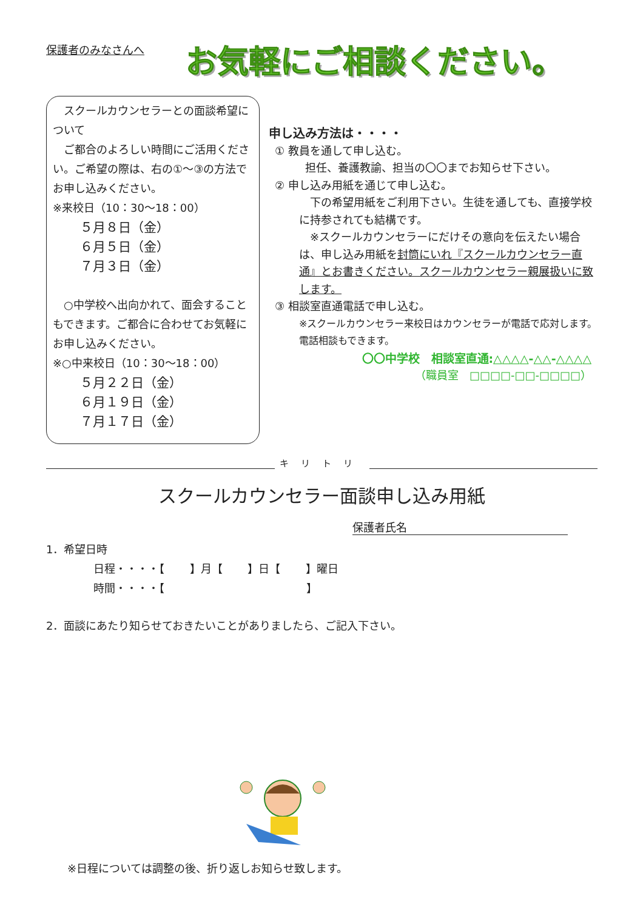保護者のみなさんへ
お気軽にご相談ください。
　スクールカウンセラーとの面談希望について
　ご都合のよろしい時間にご活用ください。ご希望の際は、右の①～③の方法でお申し込みください。
※来校日（10：30～18：00）
５月８日（金）
６月５日（金）
７月３日（金）
　○中学校へ出向かれて、面会することもできます。ご都合に合わせてお気軽にお申し込みください。
※○中来校日（10：30～18：00）
５月２２日（金）
６月１９日（金）
７月１７日（金）
申し込み方法は・・・・
① 教員を通して申し込む。
担任、養護教諭、担当の〇〇までお知らせ下さい。
② 申し込み用紙を通じて申し込む。
　下の希望用紙をご利用下さい。生徒を通しても、直接学校に持参されても結構です。
　※スクールカウンセラーにだけその意向を伝えたい場合は、申し込み用紙を封筒にいれ『スクールカウンセラー直通』とお書きください。スクールカウンセラー親展扱いに致します。
③ 相談室直通電話で申し込む。
※スクールカウンセラー来校日はカウンセラーが電話で応対します。電話相談もできます。
〇〇中学校　相談室直通:△△△△-△△-△△△△
（職員室　□□□□-□□-□□□□）
キリトリ
スクールカウンセラー面談申し込み用紙
保護者氏名
1．希望日時
日程・・・・【　　 】月【　　 】日【　　 】曜日
時間・・・・【　　　　　　　　　　　　　】
2．面談にあたり知らせておきたいことがありましたら、ご記入下さい。
※日程については調整の後、折り返しお知らせ致します。